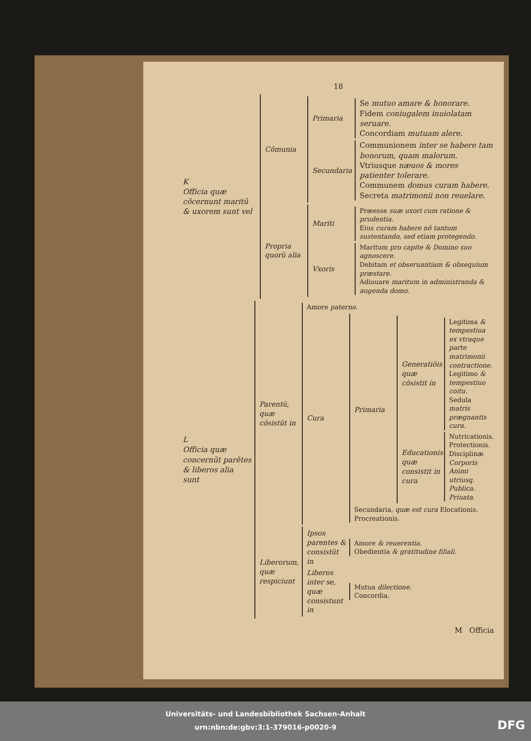18
K
Officia quæ cõcernunt maritũ & uxorem sunt vel
Cõmunia
Primaria
Se mutuo amare & honorare.
Fidem coniugalem inuiolatam seruare.
Concordiam mutuam alere.
Secundaria
Communionem inter se habere tam bonorum, quam malorum.
Vtriusque næuos & mores patienter tolerare.
Communem domus curam habere.
Secreta matrimonii non reuelare.
Propria quorũ alia
Mariti
Præesse suæ uxori cum ratione & prudentia.
Eius curam habere nõ tantum sustentando, sed etiam protegendo.
Vxoris
Maritum pro capite & Domino suo agnoscere.
Debitam et obseruantiam & obsequium præstare.
Adiuuare maritum in administranda & augenda domo.
L
Officia quæ concernũt parẽtes & liberos alia sunt
Parentũ, quæ cõsistũt in
Amore paterno.
Cura
Primaria
Generatiõis quæ cõsistit in
Legitima & tempestiua ex vtraque parte matrimonii contractione.
Legitimo & tempestiuo coitu.
Sedula matris prægnantis cura.
Educationis quæ consistit in cura
Nutricationis.
Protectionis.
Disciplinæ Corporis Animi utriusq. Publica. Priuata.
Secundaria, quæ est cura Elocationis. Procreationis.
Liberorum, quæ respiciunt
Ipsos parentes & consistũt in
Amore & reuerentia.
Obedientia & gratitudine filiali.
Liberos inter se, quæ consistunt in
Mutua dilectione.
Concordia.
M Officia
Universitäts- und Landesbibliothek Sachsen-Anhalt
urn:nbn:de:gbv:3:1-379016-p0020-9
DFG